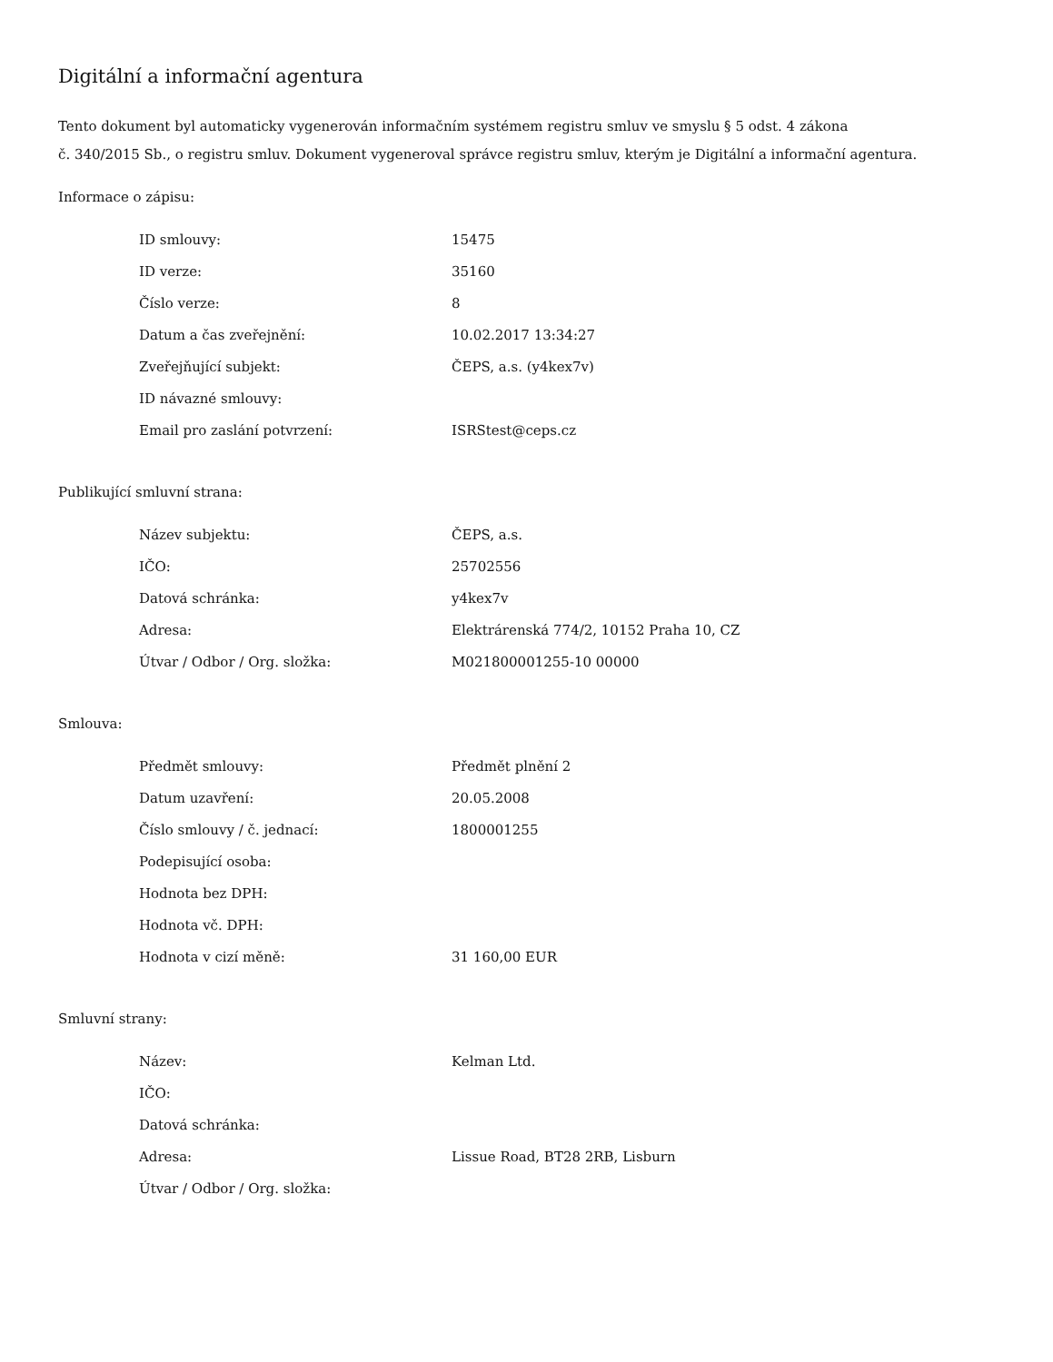Digitální a informační agentura
Tento dokument byl automaticky vygenerován informačním systémem registru smluv ve smyslu § 5 odst. 4 zákona
č. 340/2015 Sb., o registru smluv. Dokument vygeneroval správce registru smluv, kterým je Digitální a informační agentura.
Informace o zápisu:
| ID smlouvy: | 15475 |
| ID verze: | 35160 |
| Číslo verze: | 8 |
| Datum a čas zveřejnění: | 10.02.2017 13:34:27 |
| Zveřejňující subjekt: | ČEPS, a.s. (y4kex7v) |
| ID návazné smlouvy: | |
| Email pro zaslání potvrzení: | ISRStest@ceps.cz |
Publikující smluvní strana:
| Název subjektu: | ČEPS, a.s. |
| IČO: | 25702556 |
| Datová schránka: | y4kex7v |
| Adresa: | Elektrárenská 774/2, 10152 Praha 10, CZ |
| Útvar / Odbor / Org. složka: | M021800001255-10 00000 |
Smlouva:
| Předmět smlouvy: | Předmět plnění 2 |
| Datum uzavření: | 20.05.2008 |
| Číslo smlouvy / č. jednací: | 1800001255 |
| Podepisující osoba: | |
| Hodnota bez DPH: | |
| Hodnota vč. DPH: | |
| Hodnota v cizí měně: | 31 160,00 EUR |
Smluvní strany:
| Název: | Kelman Ltd. |
| IČO: | |
| Datová schránka: | |
| Adresa: | Lissue Road, BT28 2RB, Lisburn |
| Útvar / Odbor / Org. složka: | |